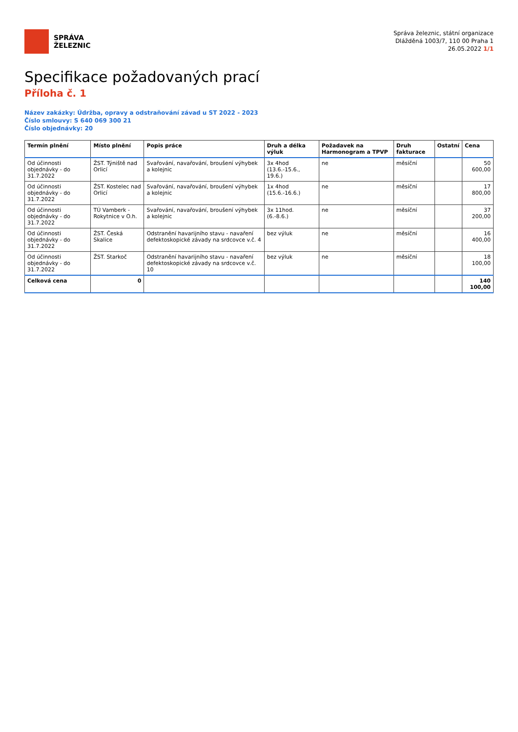SPRÁVA
ŽELEZNIC
Správa železnic, státní organizace
Dlážděná 1003/7, 110 00 Praha 1
26.05.2022 1/1
Specifikace požadovaných prací
Příloha č. 1
Název zakázky: Údržba, opravy a odstraňování závad u ST 2022 - 2023
Číslo smlouvy: S 640 069 300 21
Číslo objednávky: 20
| Termín plnění | Místo plnění | Popis práce | Druh a délka výluk | Požadavek na Harmonogram a TPVP | Druh fakturace | Ostatní | Cena |
| --- | --- | --- | --- | --- | --- | --- | --- |
| Od účinnosti objednávky - do 31.7.2022 | ŽST. Týniště nad Orlicí | Svařování, navařování, broušení výhybek a kolejnic | 3x 4hod (13.6.-15.6., 19.6.) | ne | měsíční | | 50 600,00 |
| Od účinnosti objednávky - do 31.7.2022 | ŽST. Kostelec nad Orlicí | Svařování, navařování, broušení výhybek a kolejnic | 1x 4hod (15.6.-16.6.) | ne | měsíční | | 17 800,00 |
| Od účinnosti objednávky - do 31.7.2022 | TÚ Vamberk - Rokytnice v O.h. | Svařování, navařování, broušení výhybek a kolejnic | 3x 11hod. (6.-8.6.) | ne | měsíční | | 37 200,00 |
| Od účinnosti objednávky - do 31.7.2022 | ŽST. Česká Skalice | Odstranění havarijního stavu - navaření defektoskopické závady na srdcovce v.č. 4 | bez výluk | ne | měsíční | | 16 400,00 |
| Od účinnosti objednávky - do 31.7.2022 | ŽST. Starkoč | Odstranění havarijního stavu - navaření defektoskopické závady na srdcovce v.č. 10 | bez výluk | ne | měsíční | | 18 100,00 |
| Celková cena | 0 | | | | | | 140 100,00 |